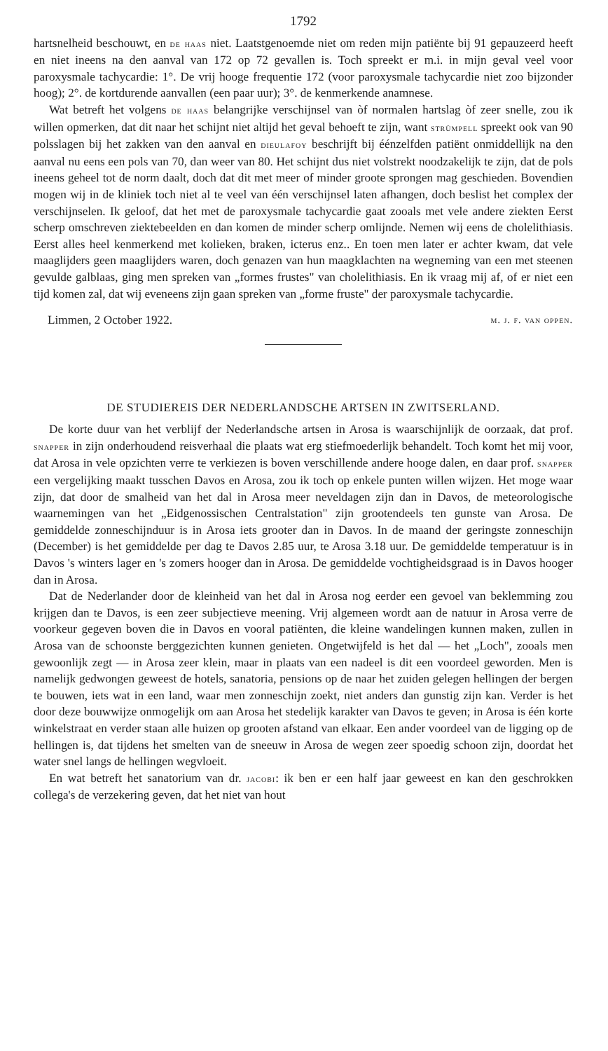1792
hartsnelheid beschouwt, en de haas niet. Laatstgenoemde niet om reden mijn patiënte bij 91 gepauzeerd heeft en niet ineens na den aanval van 172 op 72 gevallen is. Toch spreekt er m.i. in mijn geval veel voor paroxysmale tachycardie: 1°. De vrij hooge frequentie 172 (voor paroxysmale tachycardie niet zoo bijzonder hoog); 2°. de kortdurende aanvallen (een paar uur); 3°. de kenmerkende anamnese.
Wat betreft het volgens de haas belangrijke verschijnsel van òf normalen hartslag òf zeer snelle, zou ik willen opmerken, dat dit naar het schijnt niet altijd het geval behoeft te zijn, want strümpell spreekt ook van 90 polsslagen bij het zakken van den aanval en dieulafoy beschrijft bij éénzelfden patiënt onmiddellijk na den aanval nu eens een pols van 70, dan weer van 80. Het schijnt dus niet volstrekt noodzakelijk te zijn, dat de pols ineens geheel tot de norm daalt, doch dat dit met meer of minder groote sprongen mag geschieden. Bovendien mogen wij in de kliniek toch niet al te veel van één verschijnsel laten afhangen, doch beslist het complex der verschijnselen. Ik geloof, dat het met de paroxysmale tachycardie gaat zooals met vele andere ziekten Eerst scherp omschreven ziektebeelden en dan komen de minder scherp omlijnde. Nemen wij eens de cholelithiasis. Eerst alles heel kenmerkend met kolieken, braken, icterus enz.. En toen men later er achter kwam, dat vele maaglijders geen maaglijders waren, doch genazen van hun maagklachten na wegneming van een met steenen gevulde galblaas, ging men spreken van „formes frustes" van cholelithiasis. En ik vraag mij af, of er niet een tijd komen zal, dat wij eveneens zijn gaan spreken van „forme fruste" der paroxysmale tachycardie.
Limmen, 2 October 1922. m. j. f. van oppen.
DE STUDIEREIS DER NEDERLANDSCHE ARTSEN IN ZWITSERLAND.
De korte duur van het verblijf der Nederlandsche artsen in Arosa is waarschijnlijk de oorzaak, dat prof. snapper in zijn onderhoudend reisverhaal die plaats wat erg stiefmoederlijk behandelt. Toch komt het mij voor, dat Arosa in vele opzichten verre te verkiezen is boven verschillende andere hooge dalen, en daar prof. snapper een vergelijking maakt tusschen Davos en Arosa, zou ik toch op enkele punten willen wijzen. Het moge waar zijn, dat door de smalheid van het dal in Arosa meer neveldagen zijn dan in Davos, de meteorologische waarnemingen van het „Eidgenossischen Centralstation" zijn grootendeels ten gunste van Arosa. De gemiddelde zonneschijnduur is in Arosa iets grooter dan in Davos. In de maand der geringste zonneschijn (December) is het gemiddelde per dag te Davos 2.85 uur, te Arosa 3.18 uur. De gemiddelde temperatuur is in Davos 's winters lager en 's zomers hooger dan in Arosa. De gemiddelde vochtigheidsgraad is in Davos hooger dan in Arosa.
Dat de Nederlander door de kleinheid van het dal in Arosa nog eerder een gevoel van beklemming zou krijgen dan te Davos, is een zeer subjectieve meening. Vrij algemeen wordt aan de natuur in Arosa verre de voorkeur gegeven boven die in Davos en vooral patiënten, die kleine wandelingen kunnen maken, zullen in Arosa van de schoonste berggezichten kunnen genieten. Ongetwijfeld is het dal — het „Loch", zooals men gewoonlijk zegt — in Arosa zeer klein, maar in plaats van een nadeel is dit een voordeel geworden. Men is namelijk gedwongen geweest de hotels, sanatoria, pensions op de naar het zuiden gelegen hellingen der bergen te bouwen, iets wat in een land, waar men zonneschijn zoekt, niet anders dan gunstig zijn kan. Verder is het door deze bouwwijze onmogelijk om aan Arosa het stedelijk karakter van Davos te geven; in Arosa is één korte winkelstraat en verder staan alle huizen op grooten afstand van elkaar. Een ander voordeel van de ligging op de hellingen is, dat tijdens het smelten van de sneeuw in Arosa de wegen zeer spoedig schoon zijn, doordat het water snel langs de hellingen wegvloeit.
En wat betreft het sanatorium van dr. jacobi: ik ben er een half jaar geweest en kan den geschrokken collega's de verzekering geven, dat het niet van hout